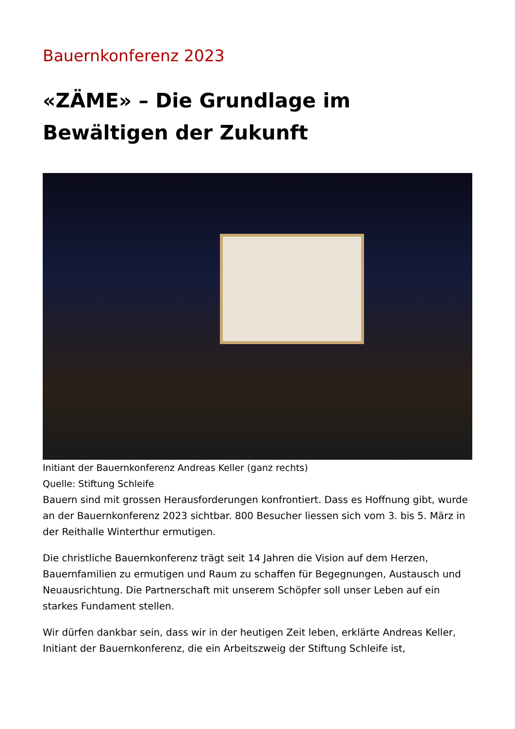Bauernkonferenz 2023
«ZÄME» – Die Grundlage im Bewältigen der Zukunft
Initiant der Bauernkonferenz Andreas Keller (ganz rechts)
Quelle: Stiftung Schleife
Bauern sind mit grossen Herausforderungen konfrontiert. Dass es Hoffnung gibt, wurde an der Bauernkonferenz 2023 sichtbar. 800 Besucher liessen sich vom 3. bis 5. März in der Reithalle Winterthur ermutigen.
Die christliche Bauernkonferenz trägt seit 14 Jahren die Vision auf dem Herzen, Bauernfamilien zu ermutigen und Raum zu schaffen für Begegnungen, Austausch und Neuausrichtung. Die Partnerschaft mit unserem Schöpfer soll unser Leben auf ein starkes Fundament stellen.
Wir dürfen dankbar sein, dass wir in der heutigen Zeit leben, erklärte Andreas Keller, Initiant der Bauernkonferenz, die ein Arbeitszweig der Stiftung Schleife ist,